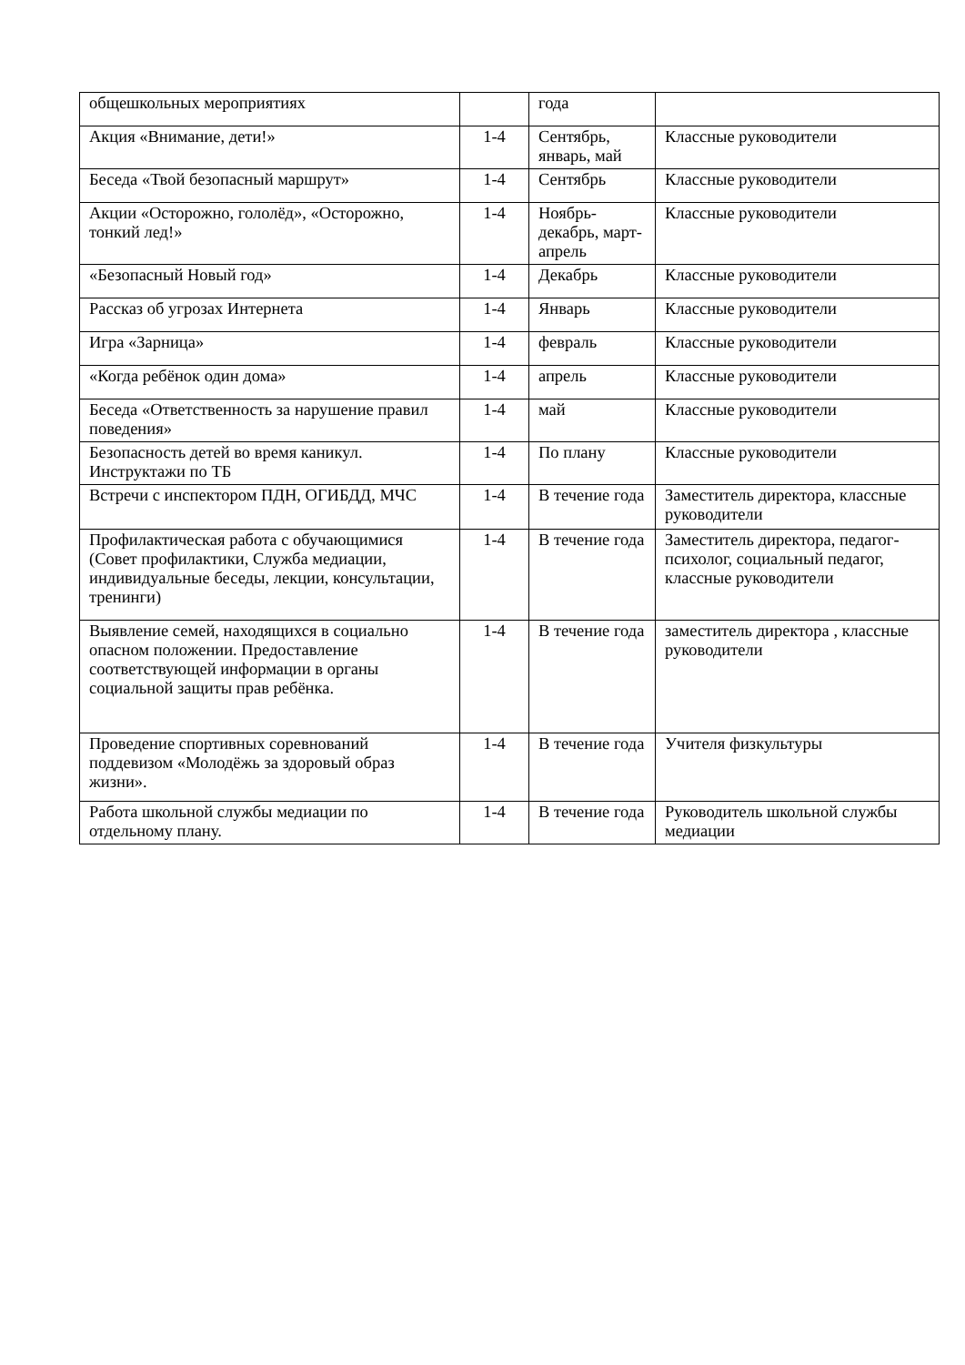| общешкольных мероприятиях | | года | |
| Акция «Внимание, дети!» | 1-4 | Сентябрь, январь, май | Классные руководители |
| Беседа «Твой безопасный маршрут» | 1-4 | Сентябрь | Классные руководители |
| Акции «Осторожно, гололёд», «Осторожно, тонкий лед!» | 1-4 | Ноябрь-декабрь, март-апрель | Классные руководители |
| «Безопасный Новый год» | 1-4 | Декабрь | Классные руководители |
| Рассказ об угрозах Интернета | 1-4 | Январь | Классные руководители |
| Игра «Зарница» | 1-4 | февраль | Классные руководители |
| «Когда ребёнок один дома» | 1-4 | апрель | Классные руководители |
| Беседа «Ответственность за нарушение правил поведения» | 1-4 | май | Классные руководители |
| Безопасность детей во время каникул. Инструктажи по ТБ | 1-4 | По плану | Классные руководители |
| Встречи с инспектором ПДН, ОГИБДД, МЧС | 1-4 | В течение года | Заместитель директора, классные руководители |
| Профилактическая работа с обучающимися (Совет профилактики, Служба медиации, индивидуальные беседы, лекции, консультации, тренинги) | 1-4 | В течение года | Заместитель директора, педагог-психолог, социальный педагог, классные руководители |
| Выявление семей, находящихся в социально опасном положении. Предоставление соответствующей информации в органы социальной защиты прав ребёнка. | 1-4 | В течение года | заместитель директора , классные руководители |
| Проведение спортивных соревнований поддевизом «Молодёжь за здоровый образ жизни». | 1-4 | В течение года | Учителя физкультуры |
| Работа школьной службы медиации по отдельному плану. | 1-4 | В течение года | Руководитель школьной службы медиации |